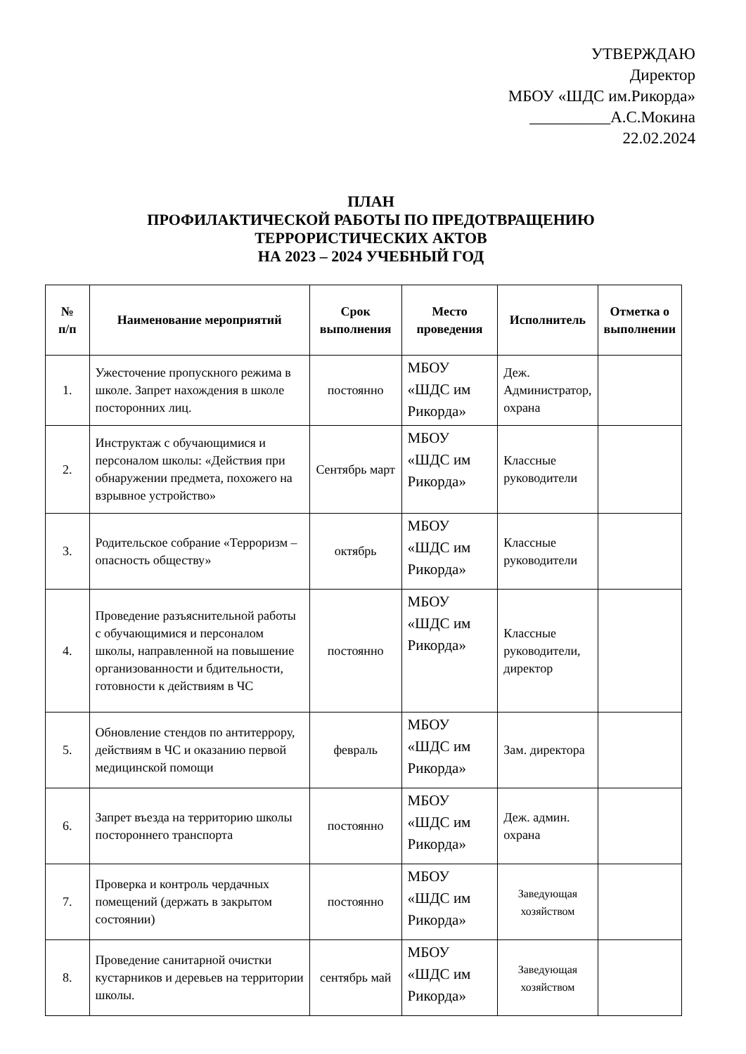УТВЕРЖДАЮ
Директор
МБОУ «ШДС им.Рикорда»
__________А.С.Мокина
22.02.2024
ПЛАН
ПРОФИЛАКТИЧЕСКОЙ РАБОТЫ ПО ПРЕДОТВРАЩЕНИЮ
ТЕРРОРИСТИЧЕСКИХ АКТОВ
НА 2023 – 2024 УЧЕБНЫЙ ГОД
| № п/п | Наименование мероприятий | Срок выполнения | Место проведения | Исполнитель | Отметка о выполнении |
| --- | --- | --- | --- | --- | --- |
| 1. | Ужесточение пропускного режима в школе. Запрет нахождения в школе посторонних лиц. | постоянно | МБОУ «ШДС им Рикорда» | Деж. Администратор, охрана | |
| 2. | Инструктаж с обучающимися и персоналом школы: «Действия при обнаружении предмета, похожего на взрывное устройство» | Сентябрь март | МБОУ «ШДС им Рикорда» | Классные руководители | |
| 3. | Родительское собрание «Терроризм – опасность обществу» | октябрь | МБОУ «ШДС им Рикорда» | Классные руководители | |
| 4. | Проведение разъяснительной работы с обучающимися и персоналом школы, направленной на повышение организованности и бдительности, готовности к действиям в ЧС | постоянно | МБОУ «ШДС им Рикорда» | Классные руководители, директор | |
| 5. | Обновление стендов по антитеррору, действиям в ЧС и оказанию первой медицинской помощи | февраль | МБОУ «ШДС им Рикорда» | Зам. директора | |
| 6. | Запрет въезда на территорию школы постороннего транспорта | постоянно | МБОУ «ШДС им Рикорда» | Деж. админ. охрана | |
| 7. | Проверка и контроль чердачных помещений (держать в закрытом состоянии) | постоянно | МБОУ «ШДС им Рикорда» | Заведующая хозяйством | |
| 8. | Проведение санитарной очистки кустарников и деревьев на территории школы. | сентябрь май | МБОУ «ШДС им Рикорда» | Заведующая хозяйством | |